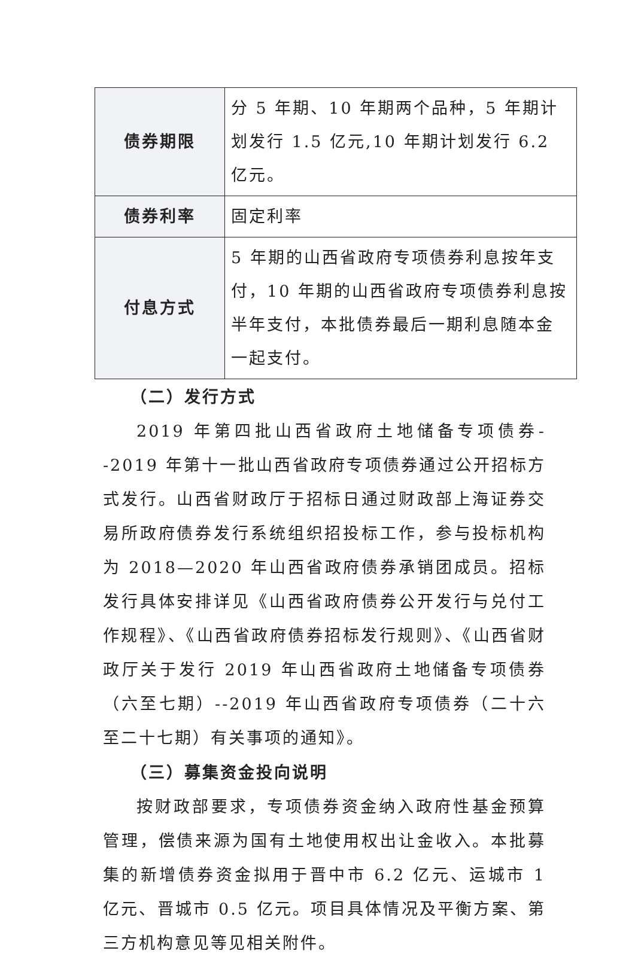| 债券期限 | 分 5 年期、10 年期两个品种，5 年期计划发行 1.5 亿元,10 年期计划发行 6.2 亿元。 |
| 债券利率 | 固定利率 |
| 付息方式 | 5 年期的山西省政府专项债券利息按年支付，10 年期的山西省政府专项债券利息按半年支付，本批债券最后一期利息随本金一起支付。 |
（二）发行方式
2019 年第四批山西省政府土地储备专项债券--2019 年第十一批山西省政府专项债券通过公开招标方式发行。山西省财政厅于招标日通过财政部上海证券交易所政府债券发行系统组织招投标工作，参与投标机构为 2018—2020 年山西省政府债券承销团成员。招标发行具体安排详见《山西省政府债券公开发行与兑付工作规程》、《山西省政府债券招标发行规则》、《山西省财政厅关于发行 2019 年山西省政府土地储备专项债券（六至七期）--2019 年山西省政府专项债券（二十六至二十七期）有关事项的通知》。
（三）募集资金投向说明
按财政部要求，专项债券资金纳入政府性基金预算管理，偿债来源为国有土地使用权出让金收入。本批募集的新增债券资金拟用于晋中市 6.2 亿元、运城市 1 亿元、晋城市 0.5 亿元。项目具体情况及平衡方案、第三方机构意见等见相关附件。